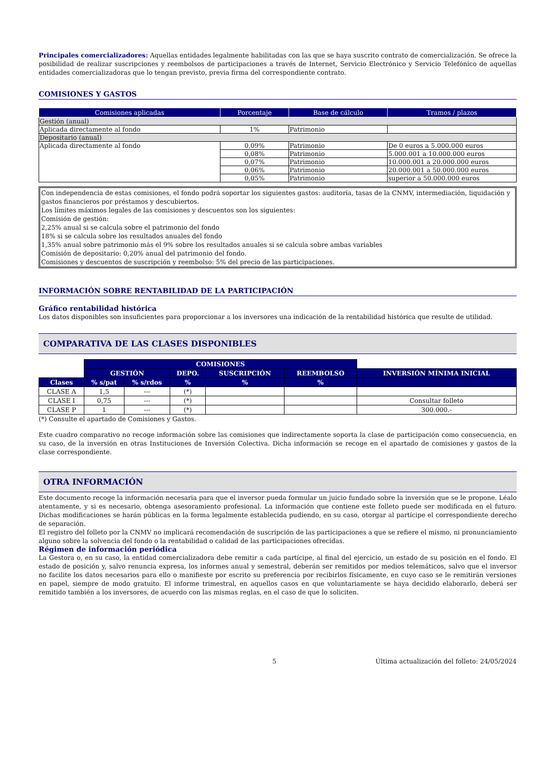Principales comercializadores: Aquellas entidades legalmente habilitadas con las que se haya suscrito contrato de comercialización. Se ofrece la posibilidad de realizar suscripciones y reembolsos de participaciones a través de Internet, Servicio Electrónico y Servicio Telefónico de aquellas entidades comercializadoras que lo tengan previsto, previa firma del correspondiente contrato.
COMISIONES Y GASTOS
| Comisiones aplicadas | Porcentaje | Base de cálculo | Tramos / plazos |
| --- | --- | --- | --- |
| Gestión (anual) | | | |
| Aplicada directamente al fondo | 1% | Patrimonio | |
| Depositario (anual) | | | |
| Aplicada directamente al fondo | 0,09% | Patrimonio | De 0 euros a 5.000.000 euros |
| | 0,08% | Patrimonio | 5.000.001 a 10.000.000 euros |
| | 0,07% | Patrimonio | 10.000.001 a 20.000.000 euros |
| | 0,06% | Patrimonio | 20.000.001 a 50.000.000 euros |
| | 0,05% | Patrimonio | superior a 50.000.000 euros |
Con independencia de estas comisiones, el fondo podrá soportar los siguientes gastos: auditoría, tasas de la CNMV, intermediación, liquidación y gastos financieros por préstamos y descubiertos.
Los límites máximos legales de las comisiones y descuentos son los siguientes:
Comisión de gestión:
2,25% anual si se calcula sobre el patrimonio del fondo
18% si se calcula sobre los resultados anuales del fondo
1,35% anual sobre patrimonio más el 9% sobre los resultados anuales si se calcula sobre ambas variables
Comisión de depositario: 0,20% anual del patrimonio del fondo.
Comisiones y descuentos de suscripción y reembolso: 5% del precio de las participaciones.
INFORMACIÓN SOBRE RENTABILIDAD DE LA PARTICIPACIÓN
Gráfico rentabilidad histórica
Los datos disponibles son insuficientes para proporcionar a los inversores una indicación de la rentabilidad histórica que resulte de utilidad.
COMPARATIVA DE LAS CLASES DISPONIBLES
| | COMISIONES | | | | | |
| | GESTIÓN | | DEPO. | SUSCRIPCIÓN | REEMBOLSO | INVERSIÓN MÍNIMA INICIAL |
| Clases | % s/pat | % s/rdos | % | % | % | |
| CLASE A | 1,5 | --- | (*) | | | |
| CLASE I | 0,75 | --- | (*) | | | Consultar folleto |
| CLASE P | 1 | --- | (*) | | | 300.000.- |
(*) Consulte el apartado de Comisiones y Gastos.
Este cuadro comparativo no recoge información sobre las comisiones que indirectamente soporta la clase de participación como consecuencia, en su caso, de la inversión en otras Instituciones de Inversión Colectiva. Dicha información se recoge en el apartado de comisiones y gastos de la clase correspondiente.
OTRA INFORMACIÓN
Este documento recoge la información necesaria para que el inversor pueda formular un juicio fundado sobre la inversión que se le propone. Léalo atentamente, y si es necesario, obtenga asesoramiento profesional. La información que contiene este folleto puede ser modificada en el futuro. Dichas modificaciones se harán públicas en la forma legalmente establecida pudiendo, en su caso, otorgar al partícipe el correspondiente derecho de separación.
El registro del folleto por la CNMV no implicará recomendación de suscripción de las participaciones a que se refiere el mismo, ni pronunciamiento alguno sobre la solvencia del fondo o la rentabilidad o calidad de las participaciones ofrecidas.
Régimen de información periódica
La Gestora o, en su caso, la entidad comercializadora debe remitir a cada partícipe, al final del ejercicio, un estado de su posición en el fondo. El estado de posición y, salvo renuncia expresa, los informes anual y semestral, deberán ser remitidos por medios telemáticos, salvo que el inversor no facilite los datos necesarios para ello o manifieste por escrito su preferencia por recibirlos físicamente, en cuyo caso se le remitirán versiones en papel, siempre de modo gratuito. El informe trimestral, en aquellos casos en que voluntariamente se haya decidido elaborarlo, deberá ser remitido también a los inversores, de acuerdo con las mismas reglas, en el caso de que lo soliciten.
5 Última actualización del folleto: 24/05/2024